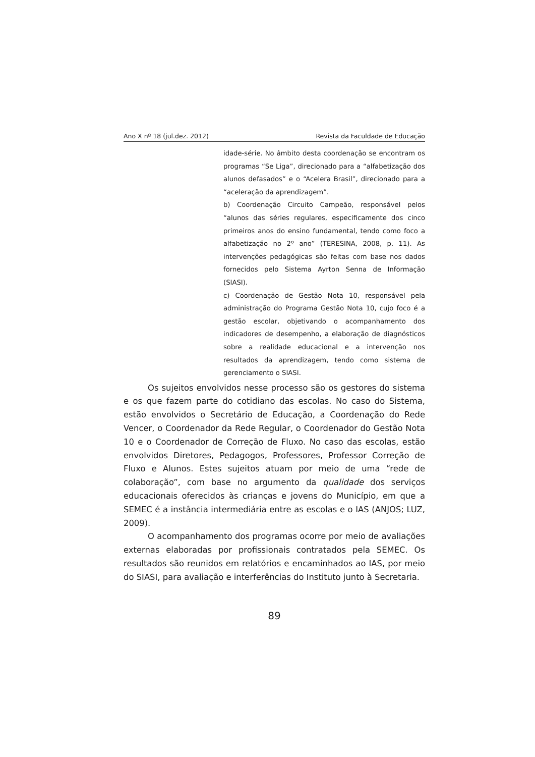Ano X nº 18 (jul.dez. 2012) Revista da Faculdade de Educação
idade-série. No âmbito desta coordenação se encontram os programas “Se Liga”, direcionado para a “alfabetização dos alunos defasados” e o “Acelera Brasil”, direcionado para a “aceleração da aprendizagem”.
b) Coordenação Circuito Campeão, responsável pelos “alunos das séries regulares, especificamente dos cinco primeiros anos do ensino fundamental, tendo como foco a alfabetização no 2º ano” (TERESINA, 2008, p. 11). As intervenções pedagógicas são feitas com base nos dados fornecidos pelo Sistema Ayrton Senna de Informação (SIASI).
c) Coordenação de Gestão Nota 10, responsável pela administração do Programa Gestão Nota 10, cujo foco é a gestão escolar, objetivando o acompanhamento dos indicadores de desempenho, a elaboração de diagnósticos sobre a realidade educacional e a intervenção nos resultados da aprendizagem, tendo como sistema de gerenciamento o SIASI.
Os sujeitos envolvidos nesse processo são os gestores do sistema e os que fazem parte do cotidiano das escolas. No caso do Sistema, estão envolvidos o Secretário de Educação, a Coordenação do Rede Vencer, o Coordenador da Rede Regular, o Coordenador do Gestão Nota 10 e o Coordenador de Correção de Fluxo. No caso das escolas, estão envolvidos Diretores, Pedagogos, Professores, Professor Correção de Fluxo e Alunos. Estes sujeitos atuam por meio de uma “rede de colaboração”, com base no argumento da qualidade dos serviços educacionais oferecidos às crianças e jovens do Município, em que a SEMEC é a instância intermediária entre as escolas e o IAS (ANJOS; LUZ, 2009).
O acompanhamento dos programas ocorre por meio de avaliações externas elaboradas por profissionais contratados pela SEMEC. Os resultados são reunidos em relatórios e encaminhados ao IAS, por meio do SIASI, para avaliação e interferências do Instituto junto à Secretaria.
89